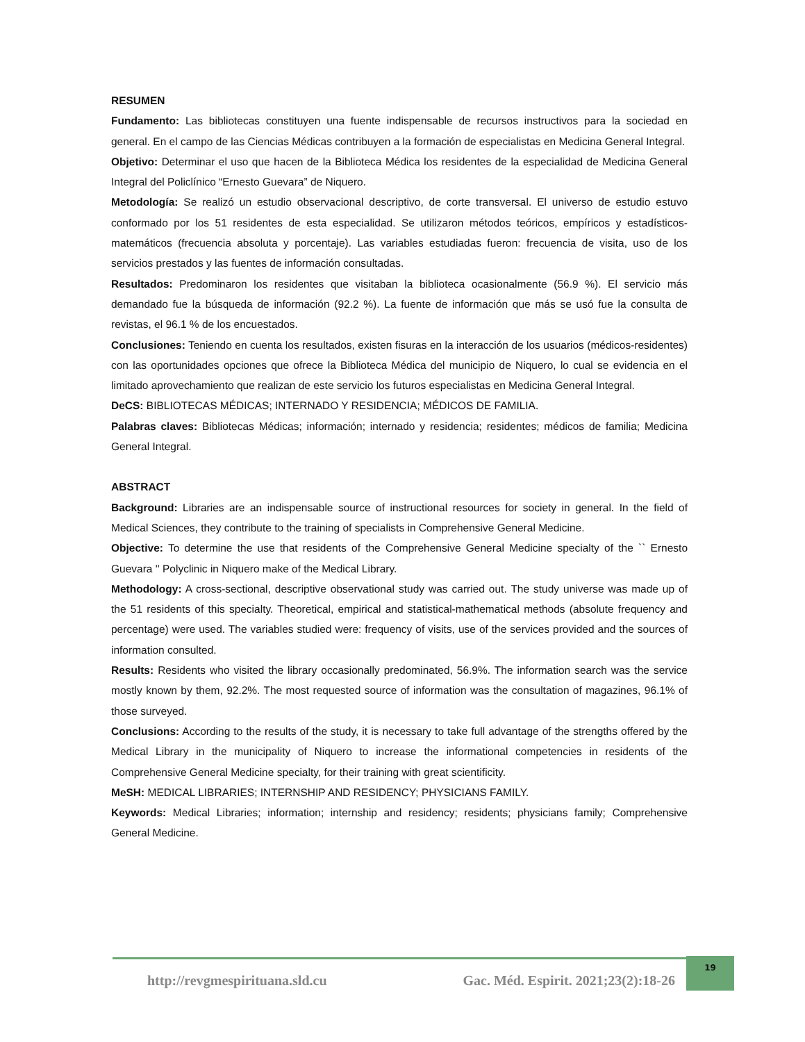RESUMEN
Fundamento: Las bibliotecas constituyen una fuente indispensable de recursos instructivos para la sociedad en general. En el campo de las Ciencias Médicas contribuyen a la formación de especialistas en Medicina General Integral.
Objetivo: Determinar el uso que hacen de la Biblioteca Médica los residentes de la especialidad de Medicina General Integral del Policlínico “Ernesto Guevara” de Niquero.
Metodología: Se realizó un estudio observacional descriptivo, de corte transversal. El universo de estudio estuvo conformado por los 51 residentes de esta especialidad. Se utilizaron métodos teóricos, empíricos y estadísticos-matemáticos (frecuencia absoluta y porcentaje). Las variables estudiadas fueron: frecuencia de visita, uso de los servicios prestados y las fuentes de información consultadas.
Resultados: Predominaron los residentes que visitaban la biblioteca ocasionalmente (56.9 %). El servicio más demandado fue la búsqueda de información (92.2 %). La fuente de información que más se usó fue la consulta de revistas, el 96.1 % de los encuestados.
Conclusiones: Teniendo en cuenta los resultados, existen fisuras en la interacción de los usuarios (médicos-residentes) con las oportunidades opciones que ofrece la Biblioteca Médica del municipio de Niquero, lo cual se evidencia en el limitado aprovechamiento que realizan de este servicio los futuros especialistas en Medicina General Integral.
DeCS: BIBLIOTECAS MÉDICAS; INTERNADO Y RESIDENCIA; MÉDICOS DE FAMILIA.
Palabras claves: Bibliotecas Médicas; información; internado y residencia; residentes; médicos de familia; Medicina General Integral.
ABSTRACT
Background: Libraries are an indispensable source of instructional resources for society in general. In the field of Medical Sciences, they contribute to the training of specialists in Comprehensive General Medicine.
Objective: To determine the use that residents of the Comprehensive General Medicine specialty of the `` Ernesto Guevara '' Polyclinic in Niquero make of the Medical Library.
Methodology: A cross-sectional, descriptive observational study was carried out. The study universe was made up of the 51 residents of this specialty. Theoretical, empirical and statistical-mathematical methods (absolute frequency and percentage) were used. The variables studied were: frequency of visits, use of the services provided and the sources of information consulted.
Results: Residents who visited the library occasionally predominated, 56.9%. The information search was the service mostly known by them, 92.2%. The most requested source of information was the consultation of magazines, 96.1% of those surveyed.
Conclusions: According to the results of the study, it is necessary to take full advantage of the strengths offered by the Medical Library in the municipality of Niquero to increase the informational competencies in residents of the Comprehensive General Medicine specialty, for their training with great scientificity.
MeSH: MEDICAL LIBRARIES; INTERNSHIP AND RESIDENCY; PHYSICIANS FAMILY.
Keywords: Medical Libraries; information; internship and residency; residents; physicians family; Comprehensive General Medicine.
http://revgmespirituana.sld.cu Gac. Méd. Espirit. 2021;23(2):18-26
19